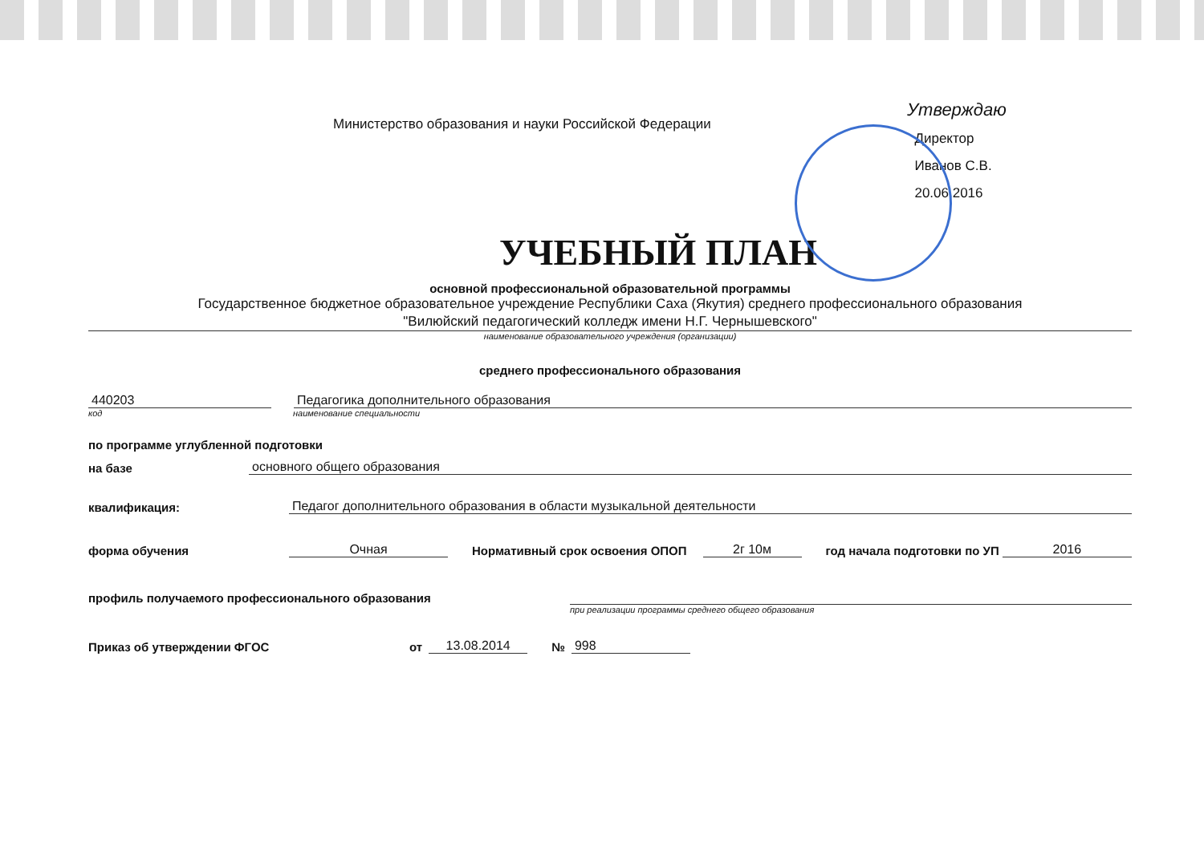Министерство образования и науки Российской Федерации
Утверждаю
Директор
Иванов С.В.
20.06.2016
УЧЕБНЫЙ ПЛАН
основной профессиональной образовательной программы
Государственное бюджетное образовательное учреждение Республики Саха (Якутия) среднего профессионального образования
"Вилюйский педагогический колледж имени Н.Г. Чернышевского"
наименование образовательного учреждения (организации)
среднего профессионального образования
440203
Педагогика дополнительного образования
код
наименование специальности
по программе углубленной подготовки
на базе
основного общего образования
квалификация:
Педагог дополнительного образования в области музыкальной деятельности
форма обучения
Очная
Нормативный срок освоения ОПОП
2г 10м
год начала подготовки по УП
2016
профиль получаемого профессионального образования
при реализации программы среднего общего образования
Приказ об утверждении ФГОС
от
13.08.2014
№
998